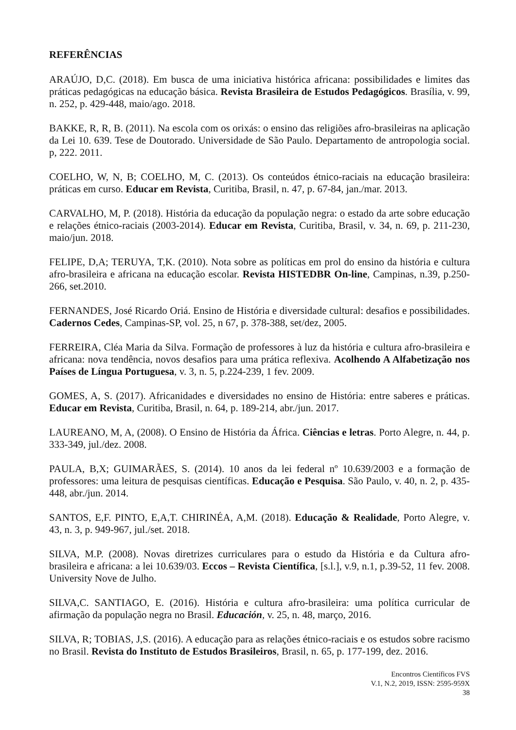REFERÊNCIAS
ARAÚJO, D,C. (2018). Em busca de uma iniciativa histórica africana: possibilidades e limites das práticas pedagógicas na educação básica. Revista Brasileira de Estudos Pedagógicos. Brasília, v. 99, n. 252, p. 429-448, maio/ago. 2018.
BAKKE, R, R, B. (2011). Na escola com os orixás: o ensino das religiões afro-brasileiras na aplicação da Lei 10. 639. Tese de Doutorado. Universidade de São Paulo. Departamento de antropologia social. p, 222. 2011.
COELHO, W, N, B; COELHO, M, C. (2013). Os conteúdos étnico-raciais na educação brasileira: práticas em curso. Educar em Revista, Curitiba, Brasil, n. 47, p. 67-84, jan./mar. 2013.
CARVALHO, M, P. (2018). História da educação da população negra: o estado da arte sobre educação e relações étnico-raciais (2003-2014). Educar em Revista, Curitiba, Brasil, v. 34, n. 69, p. 211-230, maio/jun. 2018.
FELIPE, D,A; TERUYA, T,K. (2010). Nota sobre as políticas em prol do ensino da história e cultura afro-brasileira e africana na educação escolar. Revista HISTEDBR On-line, Campinas, n.39, p.250-266, set.2010.
FERNANDES, José Ricardo Oriá. Ensino de História e diversidade cultural: desafios e possibilidades. Cadernos Cedes, Campinas-SP, vol. 25, n 67, p. 378-388, set/dez, 2005.
FERREIRA, Cléa Maria da Silva. Formação de professores à luz da história e cultura afro-brasileira e africana: nova tendência, novos desafios para uma prática reflexiva. Acolhendo A Alfabetização nos Países de Língua Portuguesa, v. 3, n. 5, p.224-239, 1 fev. 2009.
GOMES, A, S. (2017). Africanidades e diversidades no ensino de História: entre saberes e práticas. Educar em Revista, Curitiba, Brasil, n. 64, p. 189-214, abr./jun. 2017.
LAUREANO, M, A, (2008). O Ensino de História da África. Ciências e letras. Porto Alegre, n. 44, p. 333-349, jul./dez. 2008.
PAULA, B,X; GUIMARÃES, S. (2014). 10 anos da lei federal nº 10.639/2003 e a formação de professores: uma leitura de pesquisas científicas. Educação e Pesquisa. São Paulo, v. 40, n. 2, p. 435-448, abr./jun. 2014.
SANTOS, E,F. PINTO, E,A,T. CHIRINÉA, A,M. (2018). Educação & Realidade, Porto Alegre, v. 43, n. 3, p. 949-967, jul./set. 2018.
SILVA, M.P. (2008). Novas diretrizes curriculares para o estudo da História e da Cultura afro-brasileira e africana: a lei 10.639/03. Eccos – Revista Científica, [s.l.], v.9, n.1, p.39-52, 11 fev. 2008. University Nove de Julho.
SILVA,C. SANTIAGO, E. (2016). História e cultura afro-brasileira: uma política curricular de afirmação da população negra no Brasil. Educación, v. 25, n. 48, março, 2016.
SILVA, R; TOBIAS, J,S. (2016). A educação para as relações étnico-raciais e os estudos sobre racismo no Brasil. Revista do Instituto de Estudos Brasileiros, Brasil, n. 65, p. 177-199, dez. 2016.
Encontros Científicos FVS
V.1, N.2, 2019, ISSN: 2595-959X
38